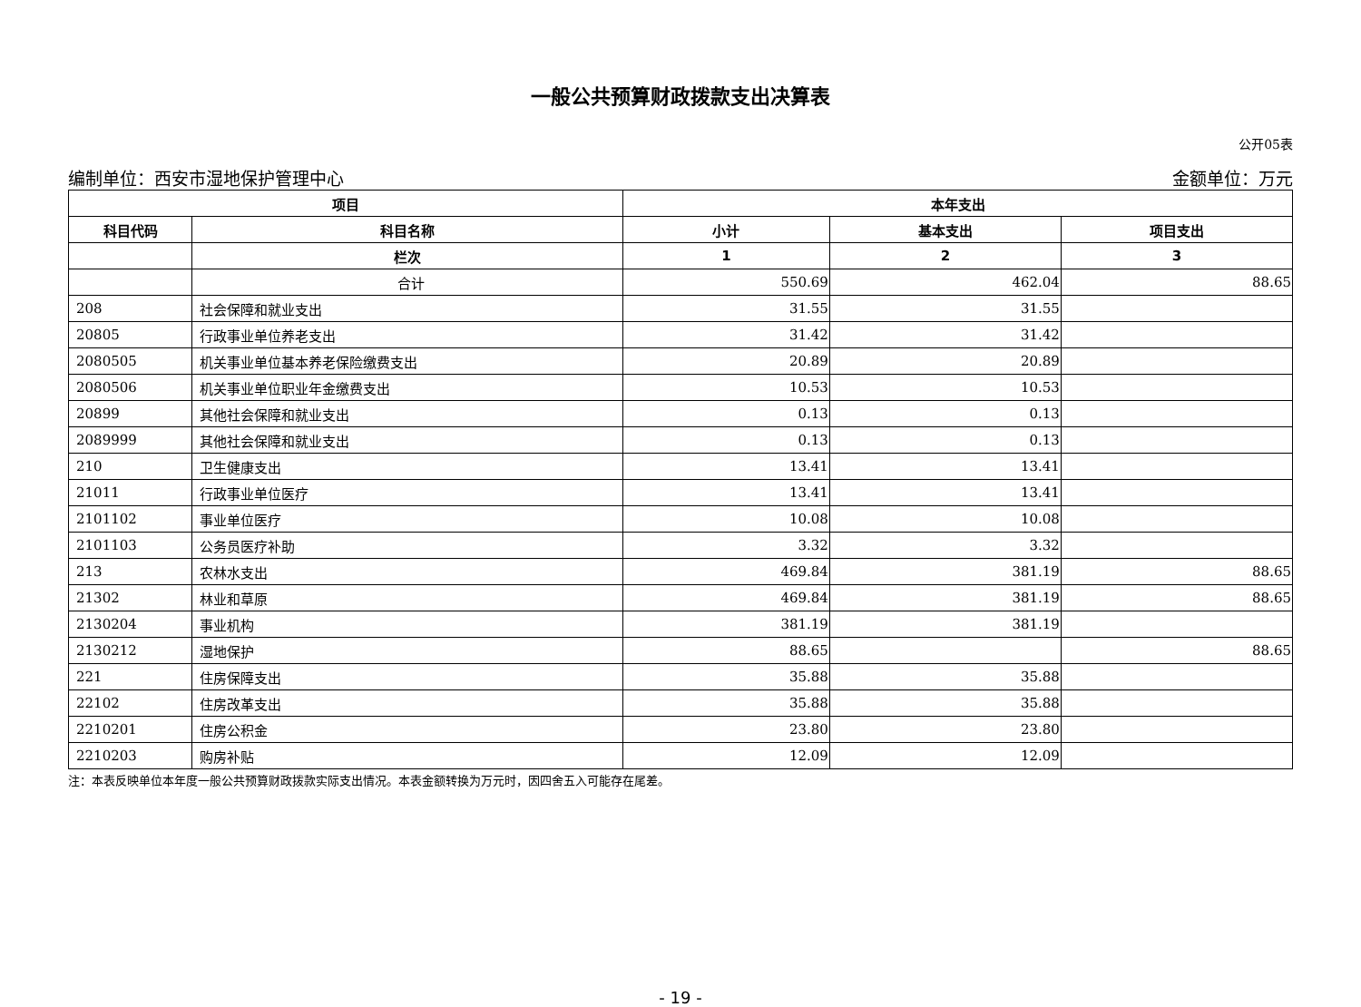一般公共预算财政拨款支出决算表
公开05表
编制单位：西安市湿地保护管理中心 金额单位：万元
| 项目 | | 本年支出 | | |
| --- | --- | --- | --- | --- |
| 科目代码 | 科目名称 | 小计 | 基本支出 | 项目支出 |
| | 栏次 | 1 | 2 | 3 |
| | 合计 | 550.69 | 462.04 | 88.65 |
| 208 | 社会保障和就业支出 | 31.55 | 31.55 | |
| 20805 | 行政事业单位养老支出 | 31.42 | 31.42 | |
| 2080505 | 机关事业单位基本养老保险缴费支出 | 20.89 | 20.89 | |
| 2080506 | 机关事业单位职业年金缴费支出 | 10.53 | 10.53 | |
| 20899 | 其他社会保障和就业支出 | 0.13 | 0.13 | |
| 2089999 | 其他社会保障和就业支出 | 0.13 | 0.13 | |
| 210 | 卫生健康支出 | 13.41 | 13.41 | |
| 21011 | 行政事业单位医疗 | 13.41 | 13.41 | |
| 2101102 | 事业单位医疗 | 10.08 | 10.08 | |
| 2101103 | 公务员医疗补助 | 3.32 | 3.32 | |
| 213 | 农林水支出 | 469.84 | 381.19 | 88.65 |
| 21302 | 林业和草原 | 469.84 | 381.19 | 88.65 |
| 2130204 | 事业机构 | 381.19 | 381.19 | |
| 2130212 | 湿地保护 | 88.65 | | 88.65 |
| 221 | 住房保障支出 | 35.88 | 35.88 | |
| 22102 | 住房改革支出 | 35.88 | 35.88 | |
| 2210201 | 住房公积金 | 23.80 | 23.80 | |
| 2210203 | 购房补贴 | 12.09 | 12.09 | |
注：本表反映单位本年度一般公共预算财政拨款实际支出情况。本表金额转换为万元时，因四舍五入可能存在尾差。
- 19 -